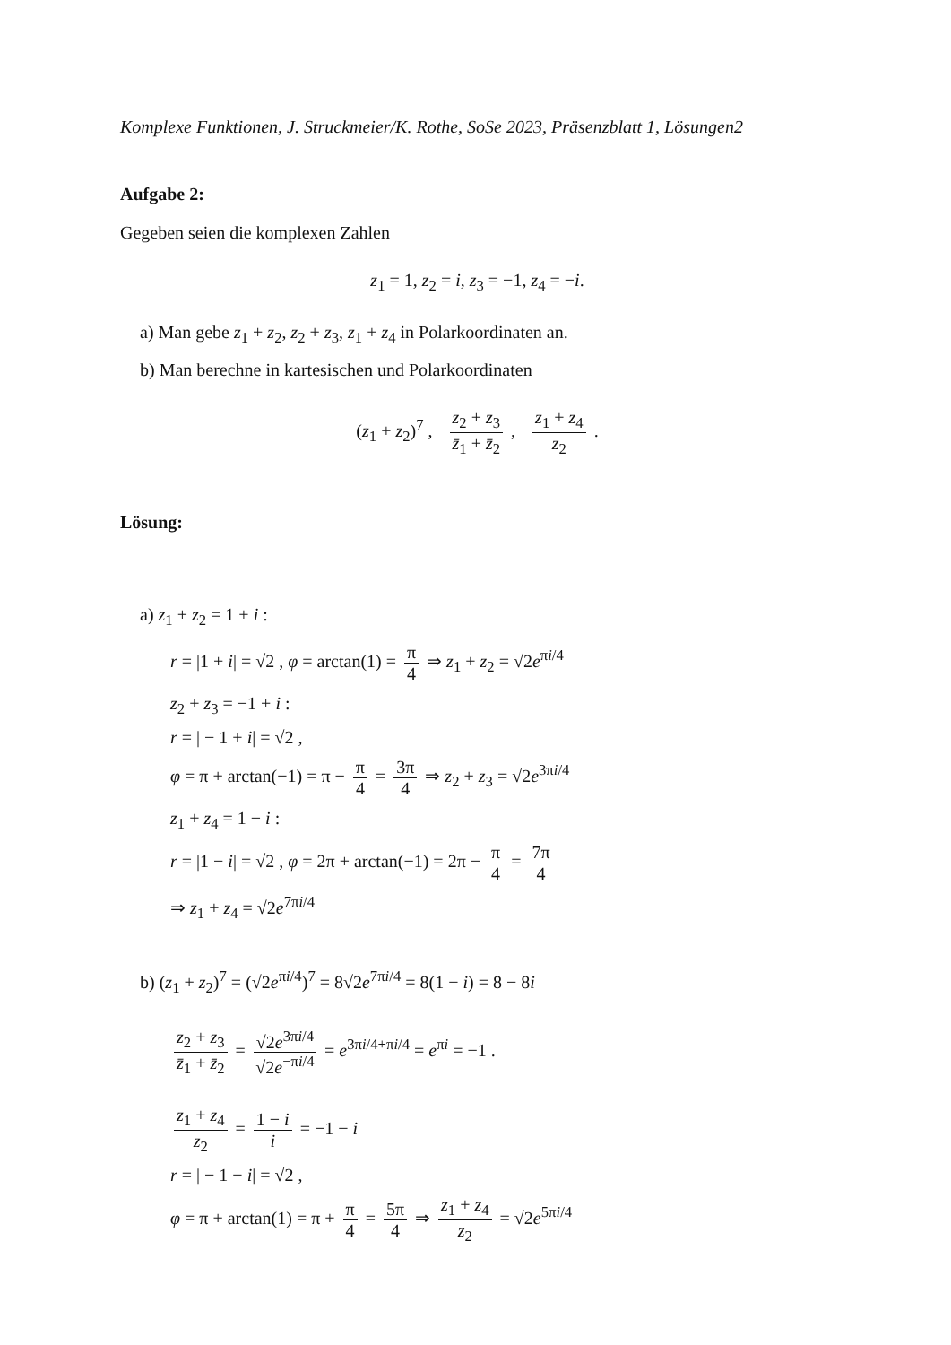Komplexe Funktionen, J. Struckmeier/K. Rothe, SoSe 2023, Präsenzblatt 1, Lösungen2
Aufgabe 2:
Gegeben seien die komplexen Zahlen
z<sub>1</sub> = 1, z<sub>2</sub> = i, z<sub>3</sub> = −1, z<sub>4</sub> = −i.
a) Man gebe z<sub>1</sub> + z<sub>2</sub>, z<sub>2</sub> + z<sub>3</sub>, z<sub>1</sub> + z<sub>4</sub> in Polarkoordinaten an.
b) Man berechne in kartesischen und Polarkoordinaten
(z<sub>1</sub> + z<sub>2</sub>)<sup>7</sup> , z<sub>2</sub> + z<sub>3</sub> z̄<sub>1</sub> + z̄<sub>2</sub> , z<sub>1</sub> + z<sub>4</sub> z<sub>2</sub> .
Lösung:
a) z<sub>1</sub> + z<sub>2</sub> = 1 + i :
r = |1 + i| = √2 , φ = arctan(1) = π 4 ⇒ z<sub>1</sub> + z<sub>2</sub> = √2e<sup>πi/4</sup>
z<sub>2</sub> + z<sub>3</sub> = −1 + i :
r = | − 1 + i| = √2 ,
φ = π + arctan(−1) = π − π 4 = 3π 4 ⇒ z<sub>2</sub> + z<sub>3</sub> = √2e<sup>3πi/4</sup>
z<sub>1</sub> + z<sub>4</sub> = 1 − i :
r = |1 − i| = √2 , φ = 2π + arctan(−1) = 2π − π 4 = 7π 4
⇒ z<sub>1</sub> + z<sub>4</sub> = √2e<sup>7πi/4</sup>
b) (z<sub>1</sub> + z<sub>2</sub>)<sup>7</sup> = (√2e<sup>πi/4</sup>)<sup>7</sup> = 8√2e<sup>7πi/4</sup> = 8(1 − i) = 8 − 8i
z<sub>2</sub> + z<sub>3</sub> z̄<sub>1</sub> + z̄<sub>2</sub> = √2e<sup>3πi/4</sup> √2e<sup>−πi/4</sup> = e<sup>3πi/4+πi/4</sup> = e<sup>πi</sup> = −1 .
z<sub>1</sub> + z<sub>4</sub> z<sub>2</sub> = 1 − i i = −1 − i
r = | − 1 − i| = √2 ,
φ = π + arctan(1) = π + π 4 = 5π 4 ⇒ z<sub>1</sub> + z<sub>4</sub> z<sub>2</sub> = √2e<sup>5πi/4</sup>